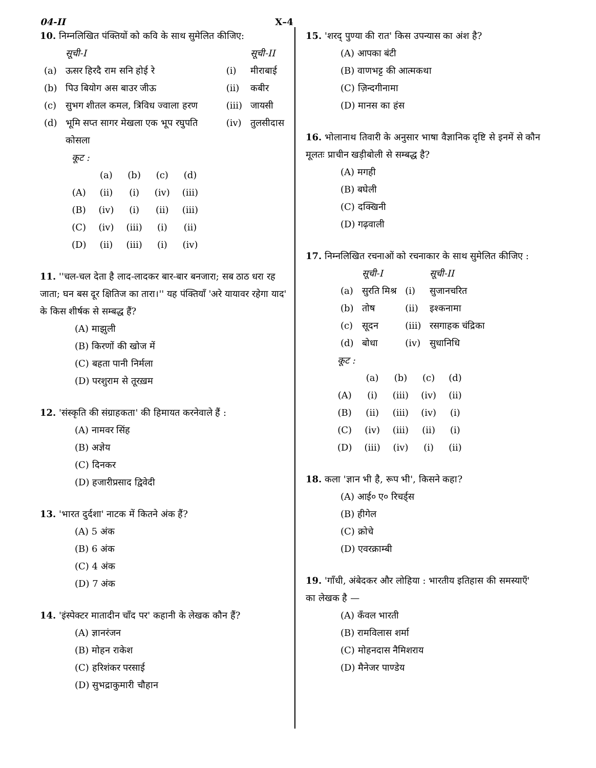04-II X–4
10. निम्नलिखित पंक्तियों को कवि के साथ सुमेलित कीजिए:
| | सूची-I | | सूची-II |
| --- | --- | --- | --- |
| (a) | ऊसर हिरदै राम सनि होई रे | (i) | मीराबाई |
| (b) | पिउ बियोग अस बाउर जीऊ | (ii) | कबीर |
| (c) | सुभग शीतल कमल, त्रिविध ज्वाला हरण | (iii) | जायसी |
| (d) | भूमि सप्त सागर मेखला एक भूप रघुपति कोसला | (iv) | तुलसीदास |
कूट :
| | (a) | (b) | (c) | (d) |
| --- | --- | --- | --- | --- |
| (A) | (ii) | (i) | (iv) | (iii) |
| (B) | (iv) | (i) | (ii) | (iii) |
| (C) | (iv) | (iii) | (i) | (ii) |
| (D) | (ii) | (iii) | (i) | (iv) |
11. ''चल-चल देता है लाद-लादकर बार-बार बनजारा; सब ठाठ धरा रह जाता; घन बस दूर क्षितिज का तारा।'' यह पंक्तियाँ 'अरे यायावर रहेगा याद' के किस शीर्षक से सम्बद्ध हैं?
(A) माझुली
(B) किरणों की खोज में
(C) बहता पानी निर्मला
(D) परशुराम से तूरख़म
12. 'संस्कृति की संग्राहकता' की हिमायत करनेवाले हैं :
(A) नामवर सिंह
(B) अज्ञेय
(C) दिनकर
(D) हजारीप्रसाद द्विवेदी
13. 'भारत दुर्दशा' नाटक में कितने अंक हैं?
(A) 5 अंक
(B) 6 अंक
(C) 4 अंक
(D) 7 अंक
14. 'इंस्पेक्टर मातादीन चाँद पर' कहानी के लेखक कौन हैं?
(A) ज्ञानरंजन
(B) मोहन राकेश
(C) हरिशंकर परसाई
(D) सुभद्राकुमारी चौहान
15. 'शरद् पुण्या की रात' किस उपन्यास का अंश है?
(A) आपका बंटी
(B) वाणभट्ट की आत्मकथा
(C) ज़िन्दगीनामा
(D) मानस का हंस
16. भोलानाथ तिवारी के अनुसार भाषा वैज्ञानिक दृष्टि से इनमें से कौन मूलतः प्राचीन खड़ीबोली से सम्बद्ध है?
(A) मगही
(B) बघेली
(C) दक्खिनी
(D) गढ़वाली
17. निम्नलिखित रचनाओं को रचनाकार के साथ सुमेलित कीजिए :
| | सूची-I | | सूची-II |
| --- | --- | --- | --- |
| (a) | सुरति मिश्र | (i) | सुजानचरित |
| (b) | तोष | (ii) | इश्कनामा |
| (c) | सूदन | (iii) | रसगाहक चंद्रिका |
| (d) | बोधा | (iv) | सुधानिधि |
कूट :
| | (a) | (b) | (c) | (d) |
| --- | --- | --- | --- | --- |
| (A) | (i) | (iii) | (iv) | (ii) |
| (B) | (ii) | (iii) | (iv) | (i) |
| (C) | (iv) | (iii) | (ii) | (i) |
| (D) | (iii) | (iv) | (i) | (ii) |
18. कला 'ज्ञान भी है, रूप भी', किसने कहा?
(A) आई० ए० रिचर्ड्स
(B) हीगेल
(C) क्रोचे
(D) एवरक्राम्बी
19. 'गाँधी, अंबेदकर और लोहिया : भारतीय इतिहास की समस्याएँ' का लेखक है —
(A) कँवल भारती
(B) रामविलास शर्मा
(C) मोहनदास नैमिशराय
(D) मैनेजर पाण्डेय